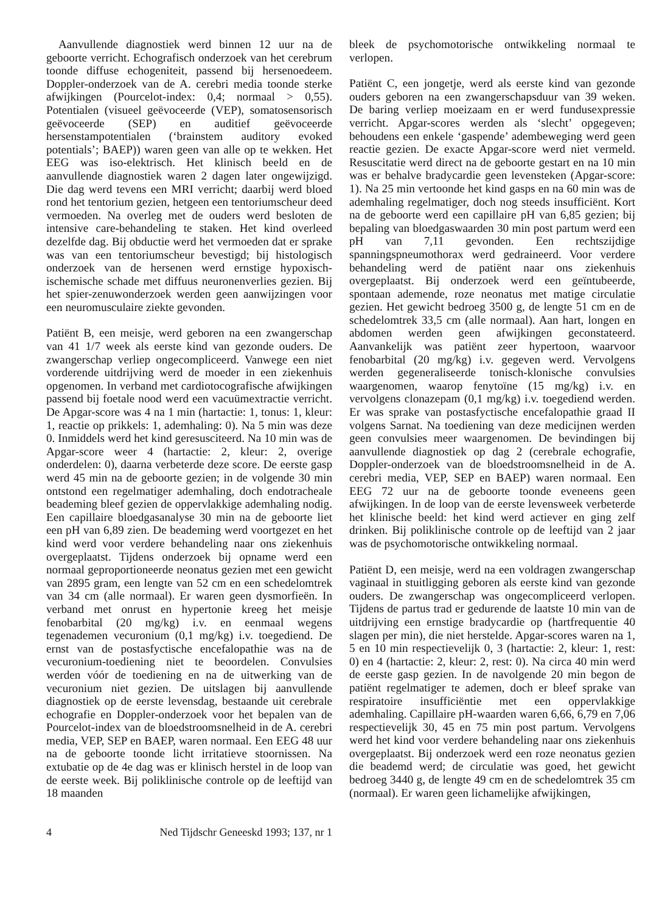Aanvullende diagnostiek werd binnen 12 uur na de geboorte verricht. Echografisch onderzoek van het cerebrum toonde diffuse echogeniteit, passend bij hersenoedeem. Doppler-onderzoek van de A. cerebri media toonde sterke afwijkingen (Pourcelot-index: 0,4; normaal > 0,55). Potentialen (visueel geëvoceerde (VEP), somatosensorisch geëvoceerde (SEP) en auditief geëvoceerde hersenstampotentialen (‘brainstem auditory evoked potentials’; BAEP)) waren geen van alle op te wekken. Het EEG was iso-elektrisch. Het klinisch beeld en de aanvullende diagnostiek waren 2 dagen later ongewijzigd. Die dag werd tevens een MRI verricht; daarbij werd bloed rond het tentorium gezien, hetgeen een tentoriumscheur deed vermoeden. Na overleg met de ouders werd besloten de intensive care-behandeling te staken. Het kind overleed dezelfde dag. Bij obductie werd het vermoeden dat er sprake was van een tentoriumscheur bevestigd; bij histologisch onderzoek van de hersenen werd ernstige hypoxisch-ischemische schade met diffuus neuronenverlies gezien. Bij het spier-zenuwonderzoek werden geen aanwijzingen voor een neuromusculaire ziekte gevonden.
Patiënt B, een meisje, werd geboren na een zwangerschap van 41 1/7 week als eerste kind van gezonde ouders. De zwangerschap verliep ongecompliceerd. Vanwege een niet vorderende uitdrijving werd de moeder in een ziekenhuis opgenomen. In verband met cardiotocografische afwijkingen passend bij foetale nood werd een vacuümextractie verricht. De Apgar-score was 4 na 1 min (hartactie: 1, tonus: 1, kleur: 1, reactie op prikkels: 1, ademhaling: 0). Na 5 min was deze 0. Inmiddels werd het kind geresusciteerd. Na 10 min was de Apgar-score weer 4 (hartactie: 2, kleur: 2, overige onderdelen: 0), daarna verbeterde deze score. De eerste gasp werd 45 min na de geboorte gezien; in de volgende 30 min ontstond een regelmatiger ademhaling, doch endotracheale beademing bleef gezien de oppervlakkige ademhaling nodig. Een capillaire bloedgasanalyse 30 min na de geboorte liet een pH van 6,89 zien. De beademing werd voortgezet en het kind werd voor verdere behandeling naar ons ziekenhuis overgeplaatst. Tijdens onderzoek bij opname werd een normaal geproportioneerde neonatus gezien met een gewicht van 2895 gram, een lengte van 52 cm en een schedelomtrek van 34 cm (alle normaal). Er waren geen dysmorfieën. In verband met onrust en hypertonie kreeg het meisje fenobarbital (20 mg/kg) i.v. en eenmaal wegens tegenademen vecuronium (0,1 mg/kg) i.v. toegediend. De ernst van de postasfyctische encefalopathie was na de vecuronium-toediening niet te beoordelen. Convulsies werden vóór de toediening en na de uitwerking van de vecuronium niet gezien. De uitslagen bij aanvullende diagnostiek op de eerste levensdag, bestaande uit cerebrale echografie en Doppler-onderzoek voor het bepalen van de Pourcelot-index van de bloedstroomsnelheid in de A. cerebri media, VEP, SEP en BAEP, waren normaal. Een EEG 48 uur na de geboorte toonde licht irritatieve stoornissen. Na extubatie op de 4e dag was er klinisch herstel in de loop van de eerste week. Bij poliklinische controle op de leeftijd van 18 maanden
bleek de psychomotorische ontwikkeling normaal te verlopen.
Patiënt C, een jongetje, werd als eerste kind van gezonde ouders geboren na een zwangerschapsduur van 39 weken. De baring verliep moeizaam en er werd fundusexpressie verricht. Apgar-scores werden als ‘slecht’ opgegeven; behoudens een enkele ‘gaspende’ adembeweging werd geen reactie gezien. De exacte Apgar-score werd niet vermeld. Resuscitatie werd direct na de geboorte gestart en na 10 min was er behalve bradycardie geen levensteken (Apgar-score: 1). Na 25 min vertoonde het kind gasps en na 60 min was de ademhaling regelmatiger, doch nog steeds insufficiënt. Kort na de geboorte werd een capillaire pH van 6,85 gezien; bij bepaling van bloedgaswaarden 30 min post partum werd een pH van 7,11 gevonden. Een rechtszijdige spanningspneumothorax werd gedraineerd. Voor verdere behandeling werd de patiënt naar ons ziekenhuis overgeplaatst. Bij onderzoek werd een geïntubeerde, spontaan ademende, roze neonatus met matige circulatie gezien. Het gewicht bedroeg 3500 g, de lengte 51 cm en de schedelomtrek 33,5 cm (alle normaal). Aan hart, longen en abdomen werden geen afwijkingen geconstateerd. Aanvankelijk was patiënt zeer hypertoon, waarvoor fenobarbital (20 mg/kg) i.v. gegeven werd. Vervolgens werden gegeneraliseerde tonisch-klonische convulsies waargenomen, waarop fenytoïne (15 mg/kg) i.v. en vervolgens clonazepam (0,1 mg/kg) i.v. toegediend werden. Er was sprake van postasfyctische encefalopathie graad II volgens Sarnat. Na toediening van deze medicijnen werden geen convulsies meer waargenomen. De bevindingen bij aanvullende diagnostiek op dag 2 (cerebrale echografie, Doppler-onderzoek van de bloedstroomsnelheid in de A. cerebri media, VEP, SEP en BAEP) waren normaal. Een EEG 72 uur na de geboorte toonde eveneens geen afwijkingen. In de loop van de eerste levensweek verbeterde het klinische beeld: het kind werd actiever en ging zelf drinken. Bij poliklinische controle op de leeftijd van 2 jaar was de psychomotorische ontwikkeling normaal.
Patiënt D, een meisje, werd na een voldragen zwangerschap vaginaal in stuitligging geboren als eerste kind van gezonde ouders. De zwangerschap was ongecompliceerd verlopen. Tijdens de partus trad er gedurende de laatste 10 min van de uitdrijving een ernstige bradycardie op (hartfrequentie 40 slagen per min), die niet herstelde. Apgar-scores waren na 1, 5 en 10 min respectievelijk 0, 3 (hartactie: 2, kleur: 1, rest: 0) en 4 (hartactie: 2, kleur: 2, rest: 0). Na circa 40 min werd de eerste gasp gezien. In de navolgende 20 min begon de patiënt regelmatiger te ademen, doch er bleef sprake van respiratoire insufficiëntie met een oppervlakkige ademhaling. Capillaire pH-waarden waren 6,66, 6,79 en 7,06 respectievelijk 30, 45 en 75 min post partum. Vervolgens werd het kind voor verdere behandeling naar ons ziekenhuis overgeplaatst. Bij onderzoek werd een roze neonatus gezien die beademd werd; de circulatie was goed, het gewicht bedroeg 3440 g, de lengte 49 cm en de schedelomtrek 35 cm (normaal). Er waren geen lichamelijke afwijkingen,
4 Ned Tijdschr Geneeskd 1993; 137, nr 1